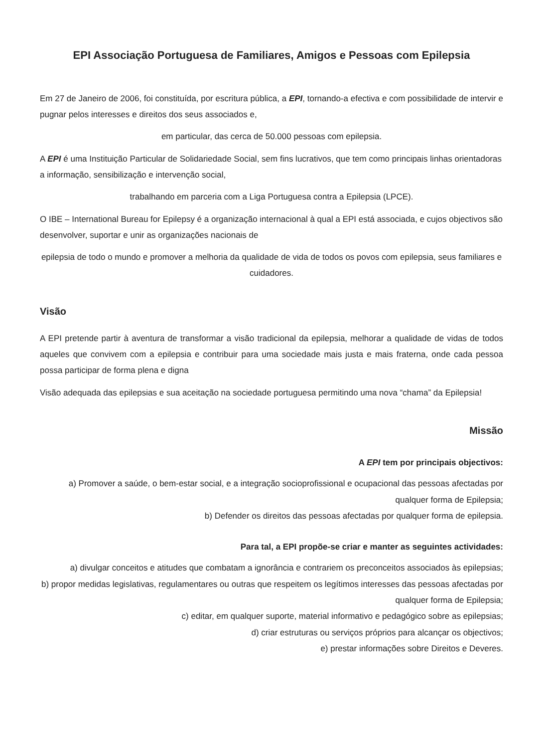EPI Associação Portuguesa de Familiares, Amigos e Pessoas com Epilepsia
Em 27 de Janeiro de 2006, foi constituída, por escritura pública, a EPI, tornando-a efectiva e com possibilidade de intervir e pugnar pelos interesses e direitos dos seus associados e,
em particular, das cerca de 50.000 pessoas com epilepsia.
A EPI é uma Instituição Particular de Solidariedade Social, sem fins lucrativos, que tem como principais linhas orientadoras a informação, sensibilização e intervenção social,
trabalhando em parceria com a Liga Portuguesa contra a Epilepsia (LPCE).
O IBE – International Bureau for Epilepsy é a organização internacional à qual a EPI está associada, e cujos objectivos são desenvolver, suportar e unir as organizações nacionais de
epilepsia de todo o mundo e promover a melhoria da qualidade de vida de todos os povos com epilepsia, seus familiares e cuidadores.
Visão
A EPI pretende partir à aventura de transformar a visão tradicional da epilepsia, melhorar a qualidade de vidas de todos aqueles que convivem com a epilepsia e contribuir para uma sociedade mais justa e mais fraterna, onde cada pessoa possa participar de forma plena e digna
Visão adequada das epilepsias e sua aceitação na sociedade portuguesa permitindo uma nova “chama” da Epilepsia!
Missão
A EPI tem por principais objectivos:
a) Promover a saúde, o bem-estar social, e a integração socioprofissional e ocupacional das pessoas afectadas por qualquer forma de Epilepsia;
b) Defender os direitos das pessoas afectadas por qualquer forma de epilepsia.
Para tal, a EPI propõe-se criar e manter as seguintes actividades:
a) divulgar conceitos e atitudes que combatam a ignorância e contrariem os preconceitos associados às epilepsias;
b) propor medidas legislativas, regulamentares ou outras que respeitem os legítimos interesses das pessoas afectadas por qualquer forma de Epilepsia;
c) editar, em qualquer suporte, material informativo e pedagógico sobre as epilepsias;
d) criar estruturas ou serviços próprios para alcançar os objectivos;
e) prestar informações sobre Direitos e Deveres.